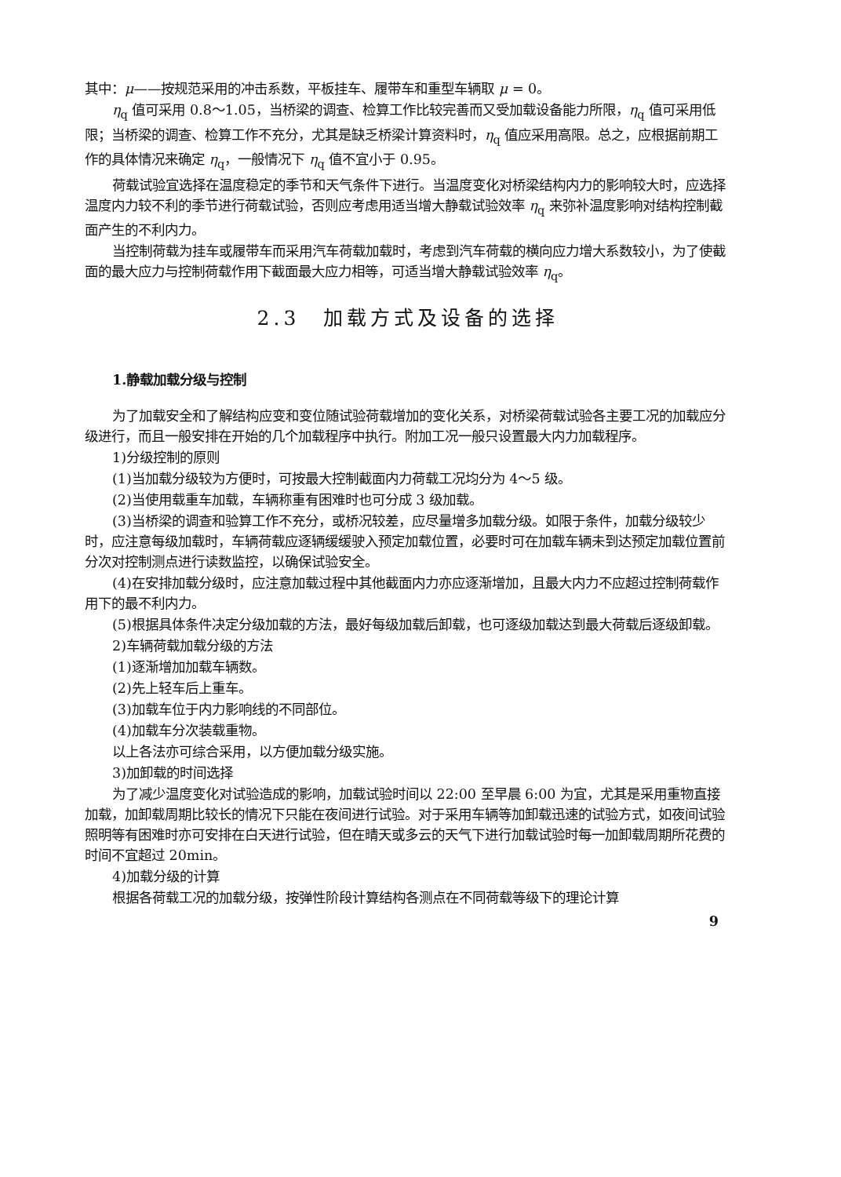其中：μ——按规范采用的冲击系数，平板挂车、履带车和重型车辆取 μ = 0。
η<sub>q</sub> 值可采用 0.8～1.05，当桥梁的调查、检算工作比较完善而又受加载设备能力所限，η<sub>q</sub> 值可采用低限；当桥梁的调查、检算工作不充分，尤其是缺乏桥梁计算资料时，η<sub>q</sub> 值应采用高限。总之，应根据前期工作的具体情况来确定 η<sub>q</sub>，一般情况下 η<sub>q</sub> 值不宜小于 0.95。
荷载试验宜选择在温度稳定的季节和天气条件下进行。当温度变化对桥梁结构内力的影响较大时，应选择温度内力较不利的季节进行荷载试验，否则应考虑用适当增大静载试验效率 η<sub>q</sub> 来弥补温度影响对结构控制截面产生的不利内力。
当控制荷载为挂车或履带车而采用汽车荷载加载时，考虑到汽车荷载的横向应力增大系数较小，为了使截面的最大应力与控制荷载作用下截面最大应力相等，可适当增大静载试验效率 η<sub>q</sub>。
2.3　加载方式及设备的选择
1.静载加载分级与控制
为了加载安全和了解结构应变和变位随试验荷载增加的变化关系，对桥梁荷载试验各主要工况的加载应分级进行，而且一般安排在开始的几个加载程序中执行。附加工况一般只设置最大内力加载程序。
1)分级控制的原则
(1)当加载分级较为方便时，可按最大控制截面内力荷载工况均分为 4～5 级。
(2)当使用载重车加载，车辆称重有困难时也可分成 3 级加载。
(3)当桥梁的调查和验算工作不充分，或桥况较差，应尽量增多加载分级。如限于条件，加载分级较少时，应注意每级加载时，车辆荷载应逐辆缓缓驶入预定加载位置，必要时可在加载车辆未到达预定加载位置前分次对控制测点进行读数监控，以确保试验安全。
(4)在安排加载分级时，应注意加载过程中其他截面内力亦应逐渐增加，且最大内力不应超过控制荷载作用下的最不利内力。
(5)根据具体条件决定分级加载的方法，最好每级加载后卸载，也可逐级加载达到最大荷载后逐级卸载。
2)车辆荷载加载分级的方法
(1)逐渐增加加载车辆数。
(2)先上轻车后上重车。
(3)加载车位于内力影响线的不同部位。
(4)加载车分次装载重物。
以上各法亦可综合采用，以方便加载分级实施。
3)加卸载的时间选择
为了减少温度变化对试验造成的影响，加载试验时间以 22:00 至早晨 6:00 为宜，尤其是采用重物直接加载，加卸载周期比较长的情况下只能在夜间进行试验。对于采用车辆等加卸载迅速的试验方式，如夜间试验照明等有困难时亦可安排在白天进行试验，但在晴天或多云的天气下进行加载试验时每一加卸载周期所花费的时间不宜超过 20min。
4)加载分级的计算
根据各荷载工况的加载分级，按弹性阶段计算结构各测点在不同荷载等级下的理论计算
9